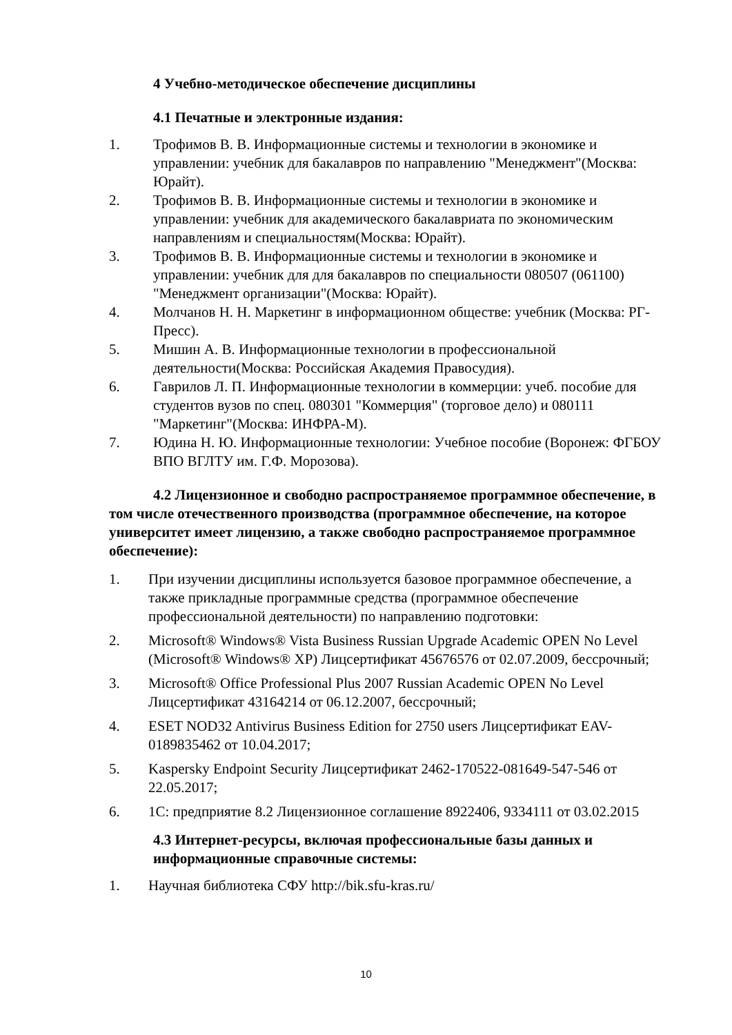4 Учебно-методическое обеспечение дисциплины
4.1 Печатные и электронные издания:
1. Трофимов В. В. Информационные системы и технологии в экономике и управлении: учебник для бакалавров по направлению "Менеджмент"(Москва: Юрайт).
2. Трофимов В. В. Информационные системы и технологии в экономике и управлении: учебник для академического бакалавриата по экономическим направлениям и специальностям(Москва: Юрайт).
3. Трофимов В. В. Информационные системы и технологии в экономике и управлении: учебник для для бакалавров по специальности 080507 (061100) "Менеджмент организации"(Москва: Юрайт).
4. Молчанов Н. Н. Маркетинг в информационном обществе: учебник (Москва: РГ-Пресс).
5. Мишин А. В. Информационные технологии в профессиональной деятельности(Москва: Российская Академия Правосудия).
6. Гаврилов Л. П. Информационные технологии в коммерции: учеб. пособие для студентов вузов по спец. 080301 "Коммерция" (торговое дело) и 080111 "Маркетинг"(Москва: ИНФРА-М).
7. Юдина Н. Ю. Информационные технологии: Учебное пособие (Воронеж: ФГБОУ ВПО ВГЛТУ им. Г.Ф. Морозова).
4.2 Лицензионное и свободно распространяемое программное обеспечение, в том числе отечественного производства (программное обеспечение, на которое университет имеет лицензию, а также свободно распространяемое программное обеспечение):
1. При изучении дисциплины используется базовое программное обеспечение, а также прикладные программные средства (программное обеспечение профессиональной деятельности) по направлению подготовки:
2. Microsoft® Windows® Vista Business Russian Upgrade Academic OPEN No Level (Microsoft® Windows® XP) Лицсертификат 45676576 от 02.07.2009, бессрочный;
3. Microsoft® Office Professional Plus 2007 Russian Academic OPEN No Level Лицсертификат 43164214 от 06.12.2007, бессрочный;
4. ESET NOD32 Antivirus Business Edition for 2750 users Лицсертификат EAV-0189835462 от 10.04.2017;
5. Kaspersky Endpoint Security Лицсертификат 2462-170522-081649-547-546 от 22.05.2017;
6. 1С: предприятие 8.2 Лицензионное соглашение 8922406, 9334111 от 03.02.2015
4.3 Интернет-ресурсы, включая профессиональные базы данных и информационные справочные системы:
1. Научная библиотека СФУ http://bik.sfu-kras.ru/
10